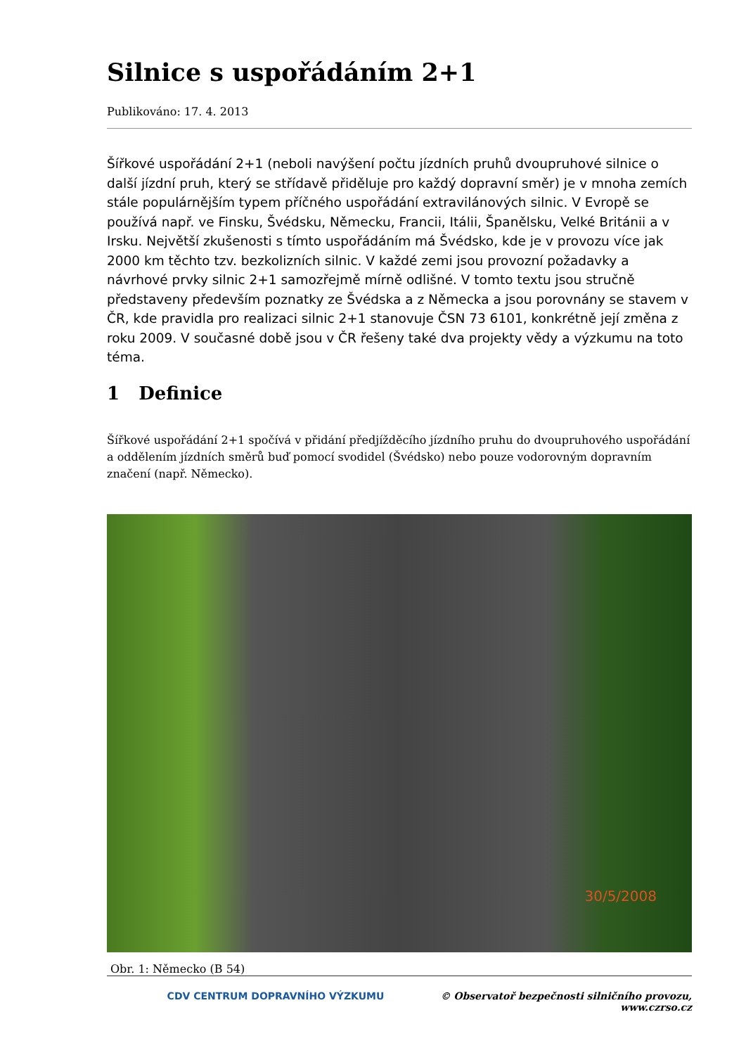Silnice s uspořádáním 2+1
Publikováno: 17. 4. 2013
Šířkové uspořádání 2+1 (neboli navýšení počtu jízdních pruhů dvoupruhové silnice o další jízdní pruh, který se střídavě přiděluje pro každý dopravní směr) je v mnoha zemích stále populárnějším typem příčného uspořádání extravilánových silnic. V Evropě se používá např. ve Finsku, Švédsku, Německu, Francii, Itálii, Španělsku, Velké Británii a v Irsku. Největší zkušenosti s tímto uspořádáním má Švédsko, kde je v provozu více jak 2000 km těchto tzv. bezkolizních silnic. V každé zemi jsou provozní požadavky a návrhové prvky silnic 2+1 samozřejmě mírně odlišné. V tomto textu jsou stručně představeny především poznatky ze Švédska a z Německa a jsou porovnány se stavem v ČR, kde pravidla pro realizaci silnic 2+1 stanovuje ČSN 73 6101, konkrétně její změna z roku 2009. V současné době jsou v ČR řešeny také dva projekty vědy a výzkumu na toto téma.
1 Definice
Šířkové uspořádání 2+1 spočívá v přidání předjížděcího jízdního pruhu do dvoupruhového uspořádání a oddělením jízdních směrů buď pomocí svodidel (Švédsko) nebo pouze vodorovným dopravním značení (např. Německo).
30/5/2008
Obr. 1: Německo (B 54)
CDV CENTRUM DOPRAVNÍHO VÝZKUMU © Observatoř bezpečnosti silničního provozu, www.czrso.cz